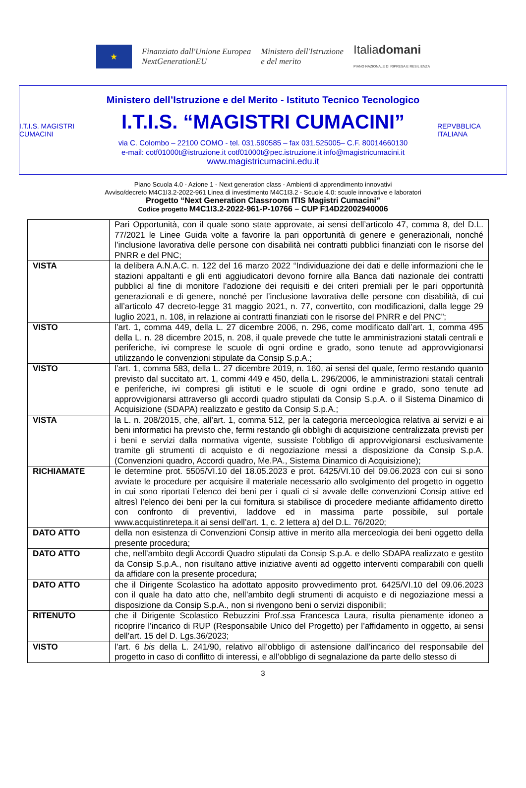★
Finanziato dall'Unione Europea
NextGenerationEU
Ministero dell'Istruzione
e del merito
Italiadomani
PIANO NAZIONALE DI RIPRESA E RESILIENZA
I.T.I.S. MAGISTRI CUMACINI
Ministero dell’Istruzione e del Merito - Istituto Tecnico Tecnologico
I.T.I.S. “MAGISTRI CUMACINI”
via C. Colombo – 22100 COMO - tel. 031.590585 – fax 031.525005– C.F. 80014660130
e-mail: cotf01000t@istruzione.it cotf01000t@pec.istruzione.it info@magistricumacini.it
www.magistricumacini.edu.it
REPVBBLICA ITALIANA
Piano Scuola 4.0 - Azione 1 - Next generation class - Ambienti di apprendimento innovativi
Avviso/decreto M4C1I3.2-2022-961 Linea di investimento M4C1I3.2 - Scuole 4.0: scuole innovative e laboratori
Progetto “Next Generation Classroom ITIS Magistri Cumacini”
Codice progetto M4C1I3.2-2022-961-P-10766 – CUP F14D22002940006
| | Pari Opportunità, con il quale sono state approvate, ai sensi dell’articolo 47, comma 8, del D.L. 77/2021 le Linee Guida volte a favorire la pari opportunità di genere e generazionali, nonché l’inclusione lavorativa delle persone con disabilità nei contratti pubblici finanziati con le risorse del PNRR e del PNC; |
| VISTA | la delibera A.N.A.C. n. 122 del 16 marzo 2022 “Individuazione dei dati e delle informazioni che le stazioni appaltanti e gli enti aggiudicatori devono fornire alla Banca dati nazionale dei contratti pubblici al fine di monitore l’adozione dei requisiti e dei criteri premiali per le pari opportunità generazionali e di genere, nonché per l’inclusione lavorativa delle persone con disabilità, di cui all’articolo 47 decreto-legge 31 maggio 2021, n. 77, convertito, con modificazioni, dalla legge 29 luglio 2021, n. 108, in relazione ai contratti finanziati con le risorse del PNRR e del PNC”; |
| VISTO | l’art. 1, comma 449, della L. 27 dicembre 2006, n. 296, come modificato dall’art. 1, comma 495 della L. n. 28 dicembre 2015, n. 208, il quale prevede che tutte le amministrazioni statali centrali e periferiche, ivi comprese le scuole di ogni ordine e grado, sono tenute ad approvvigionarsi utilizzando le convenzioni stipulate da Consip S.p.A.; |
| VISTO | l’art. 1, comma 583, della L. 27 dicembre 2019, n. 160, ai sensi del quale, fermo restando quanto previsto dal succitato art. 1, commi 449 e 450, della L. 296/2006, le amministrazioni statali centrali e periferiche, ivi compresi gli istituti e le scuole di ogni ordine e grado, sono tenute ad approvvigionarsi attraverso gli accordi quadro stipulati da Consip S.p.A. o il Sistema Dinamico di Acquisizione (SDAPA) realizzato e gestito da Consip S.p.A.; |
| VISTA | la L. n. 208/2015, che, all’art. 1, comma 512, per la categoria merceologica relativa ai servizi e ai beni informatici ha previsto che, fermi restando gli obblighi di acquisizione centralizzata previsti per i beni e servizi dalla normativa vigente, sussiste l’obbligo di approvvigionarsi esclusivamente tramite gli strumenti di acquisto e di negoziazione messi a disposizione da Consip S.p.A. (Convenzioni quadro, Accordi quadro, Me.PA., Sistema Dinamico di Acquisizione); |
| RICHIAMATE | le determine prot. 5505/VI.10 del 18.05.2023 e prot. 6425/VI.10 del 09.06.2023 con cui si sono avviate le procedure per acquisire il materiale necessario allo svolgimento del progetto in oggetto in cui sono riportati l’elenco dei beni per i quali ci si avvale delle convenzioni Consip attive ed altresì l’elenco dei beni per la cui fornitura si stabilisce di procedere mediante affidamento diretto con confronto di preventivi, laddove ed in massima parte possibile, sul portale www.acquistinretepa.it ai sensi dell’art. 1, c. 2 lettera a) del D.L. 76/2020; |
| DATO ATTO | della non esistenza di Convenzioni Consip attive in merito alla merceologia dei beni oggetto della presente procedura; |
| DATO ATTO | che, nell’ambito degli Accordi Quadro stipulati da Consip S.p.A. e dello SDAPA realizzato e gestito da Consip S.p.A., non risultano attive iniziative aventi ad oggetto interventi comparabili con quelli da affidare con la presente procedura; |
| DATO ATTO | che il Dirigente Scolastico ha adottato apposito provvedimento prot. 6425/VI.10 del 09.06.2023 con il quale ha dato atto che, nell’ambito degli strumenti di acquisto e di negoziazione messi a disposizione da Consip S.p.A., non si rivengono beni o servizi disponibili; |
| RITENUTO | che il Dirigente Scolastico Rebuzzini Prof.ssa Francesca Laura, risulta pienamente idoneo a ricoprire l’incarico di RUP (Responsabile Unico del Progetto) per l’affidamento in oggetto, ai sensi dell’art. 15 del D. Lgs.36/2023; |
| VISTO | l’art. 6 bis della L. 241/90, relativo all’obbligo di astensione dall’incarico del responsabile del progetto in caso di conflitto di interessi, e all’obbligo di segnalazione da parte dello stesso di |
3